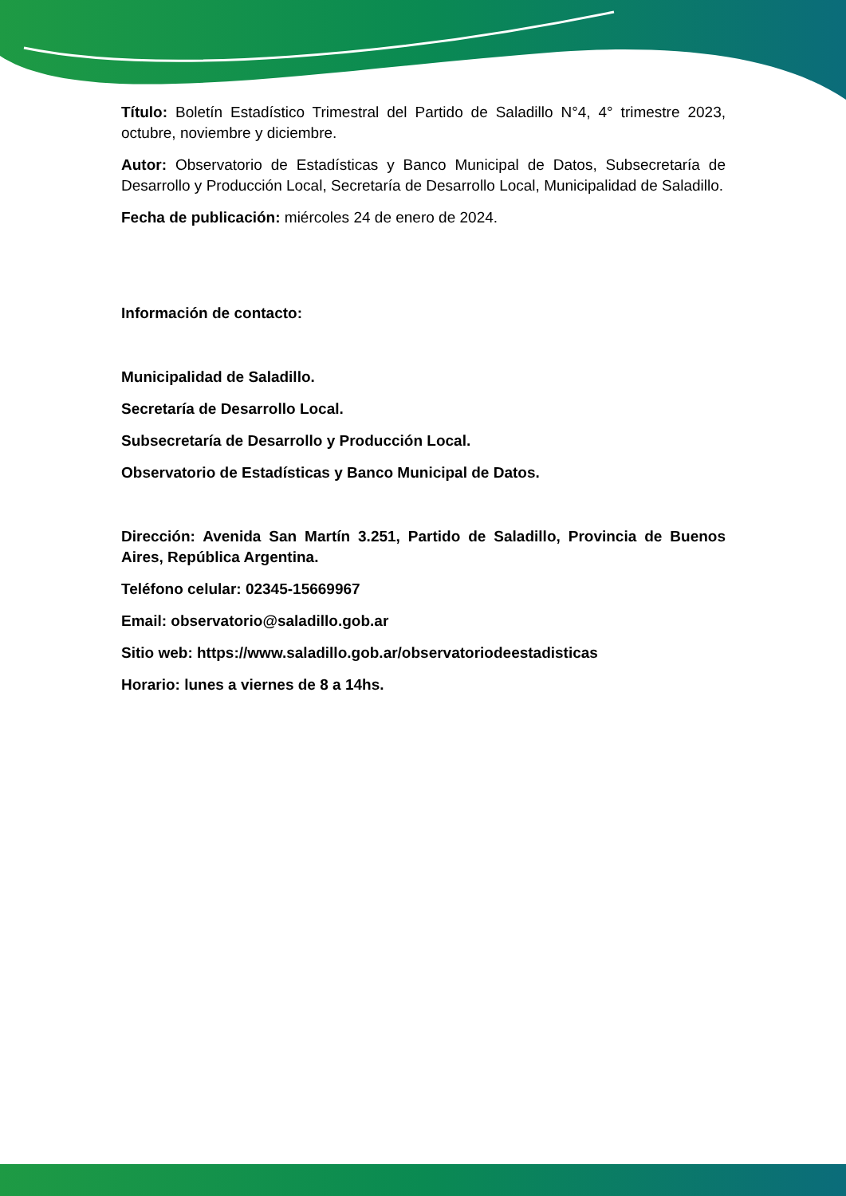Título: Boletín Estadístico Trimestral del Partido de Saladillo N°4, 4° trimestre 2023, octubre, noviembre y diciembre.
Autor: Observatorio de Estadísticas y Banco Municipal de Datos, Subsecretaría de Desarrollo y Producción Local, Secretaría de Desarrollo Local, Municipalidad de Saladillo.
Fecha de publicación: miércoles 24 de enero de 2024.
Información de contacto:
Municipalidad de Saladillo.
Secretaría de Desarrollo Local.
Subsecretaría de Desarrollo y Producción Local.
Observatorio de Estadísticas y Banco Municipal de Datos.
Dirección: Avenida San Martín 3.251, Partido de Saladillo, Provincia de Buenos Aires, República Argentina.
Teléfono celular: 02345-15669967
Email: observatorio@saladillo.gob.ar
Sitio web: https://www.saladillo.gob.ar/observatoriodeestadisticas
Horario: lunes a viernes de 8 a 14hs.